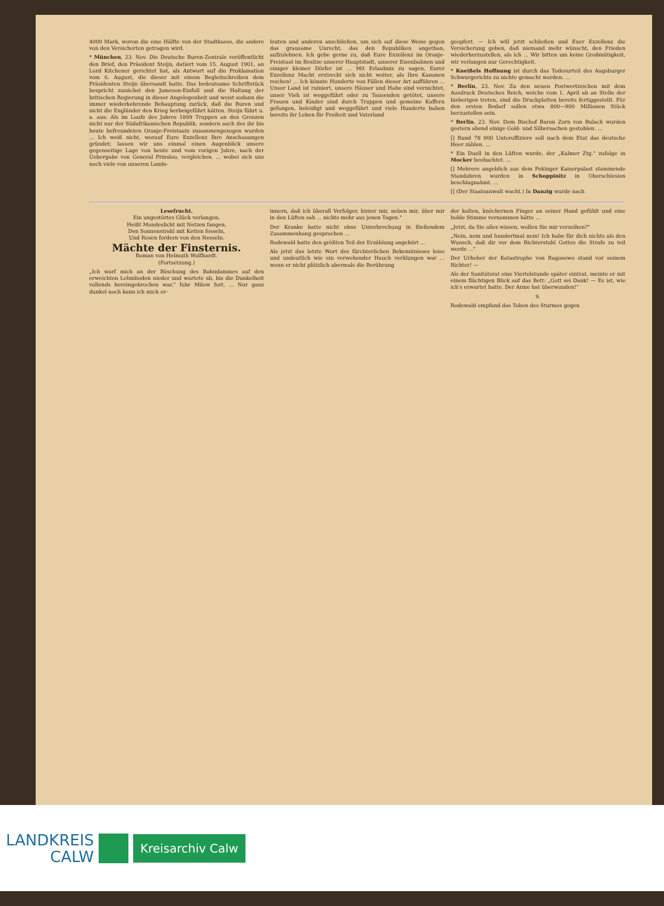4000 Mark, wovon die eine Hälfte von der Stadtkasse, die andere von den Versicherten getragen wird.
* München, 23. Nov. Die Deutsche Buren-Zentrale veröffentlicht den Brief, den Präsident Steijn, datiert vom 15. August 1901, an Lord Kitchener gerichtet hat, als Antwort auf die Proklamation vom 6. August, die dieser mit einem Begleitschreiben dem Präsidenten Steijn übersandt hatte. Das bedeutsame Schriftstück bespricht zunächst den Jameson-Einfall und die Haltung der britischen Regierung in dieser Angelegenheit und weist sodann die immer wiederkehrende Behauptung zurück, daß die Buren und nicht die Engländer den Krieg herbeigeführt hätten. Steijn führt u. a. aus: Als im Laufe des Jahres 1899 Truppen an den Grenzen nicht nur der Südafrikanischen Republik, sondern auch des ihr bis heute befreundeten Oranje-Freistaats zusammengezogen wurden ... Ich weiß nicht, worauf Eure Exzellenz Ihre Anschauungen gründet; lassen wir uns einmal einen Augenblick unsere gegenseitige Lage von heute und vom vorigen Jahre, nach der Uebergabe von General Prinsloo, vergleichen. ... wobei sich uns noch viele von unseren Lands-
leuten und anderen anschließen, um sich auf diese Weise gegen das grausame Unrecht, das den Republiken angethan, aufzulehnen. Ich gebe gerne zu, daß Eure Exzellenz im Oranje-Freistaat im Besitze unserer Hauptstadt, unserer Eisenbahnen und einiger kleiner Dörfer ist ... Mit Erlaubnis zu sagen, Eurer Exzellenz Macht erstreckt sich nicht weiter, als Ihre Kanonen reichen! ... Ich könnte Hunderte von Fällen dieser Art aufführen ... Unser Land ist ruiniert, unsere Häuser und Habe sind vernichtet, unser Vieh ist weggeführt oder zu Tausenden getötet, unsere Frauen und Kinder sind durch Truppen und gemeine Kaffern gefangen, beleidigt und weggeführt und viele Hunderte haben bereits ihr Leben für Freiheit und Vaterland
geopfert. — Ich will jetzt schließen und Euer Exzellenz die Versicherung geben, daß niemand mehr wünscht, den Frieden wiederherzustellen, als ich ... Wir bitten um keine Großmütigkeit, wir verlangen nur Gerechtigkeit.
* Kneißels Hoffnung ist durch das Todesurteil des Augsburger Schwurgerichts zu nichte gemacht worden. ...
* Berlin, 23. Nov. Zu den neuen Postwertzeichen mit dem Ausdruck Deutsches Reich, welche vom 1. April ab an Stelle der bisherigen treten, sind die Druckplatten bereits fertiggestellt. Für den ersten Bedarf sollen etwa 800—900 Millionen Stück herzustellen sein.
* Berlin, 23. Nov. Dem Bischof Baron Zorn von Bulach wurden gestern abend einige Gold- und Silbersachen gestohlen. ...
[] Rund 78 000 Unteroffiziere soll nach dem Etat das deutsche Heer zählen. ...
* Ein Duell in den Lüften wurde, der „Kulmer Ztg." zufolge in Mocker beobachtet. ...
[] Mehrere angeblich aus dem Pekinger Kaiserpalast stammende Standuhren wurden in Schoppinitz in Oberschlesien beschlagnahmt. ...
[] (Der Staatsanwalt wacht.) In Danzig wurde nach
Lesefrucht.
Ein ungestörtes Glück verlangen,
Heißt Mondeslicht mit Netzen fangen,
Den Sonnenstrahl mit Ketten fesseln,
Und Rosen fordern von den Nesseln.
Mächte der Finsternis.
Roman von Helmuth Wolfhardt.
(Fortsetzung.)
„Ich warf mich an der Böschung des Bahndammes auf den erweichten Lehmboden nieder und wartete ab, bis die Dunkelheit vollends hereingebrochen war," fuhr Milow fort. ... Nur ganz dunkel noch kann ich mich er-
innern, daß ich überall Verfolger, hinter mir, neben mir, über mir in den Lüften sah ... nichts mehr aus jenen Tagen."
Der Kranke hatte nicht ohne Unterbrechung in fließendem Zusammenhang gesprochen ...
Rodewald hatte den größten Teil der Erzählung angehört ...
Als jetzt das letzte Wort des fürchterlichen Bekenntnisses leise und undeutlich wie ein verwehender Hauch verklungen war ... wenn er nicht plötzlich abermals die Berührung
der kalten, knöchernen Finger an seiner Hand gefühlt und eine hohle Stimme vernommen hätte ...
„Jetzt, da Sie alles wissen, wollen Sie mir verzeihen?"
„Nein, nein und hundertmal nein! Ich habe für dich nichts als den Wunsch, daß dir vor dem Richterstuhl Gottes die Strafe zu teil werde ..."
Der Urheber der Katastrophe von Ragosewo stand vor seinem Richter! —
Als der Sanitätsrat eine Viertelstunde später eintrat, meinte er mit einem flüchtigen Blick auf das Bett: „Gott sei Dank! — Es ist, wie ich's erwartet hatte. Der Arme hat überwunden!"
9.
Rodewald empfand das Toben des Sturmes gegen
LANDKREIS
CALW
Kreisarchiv Calw